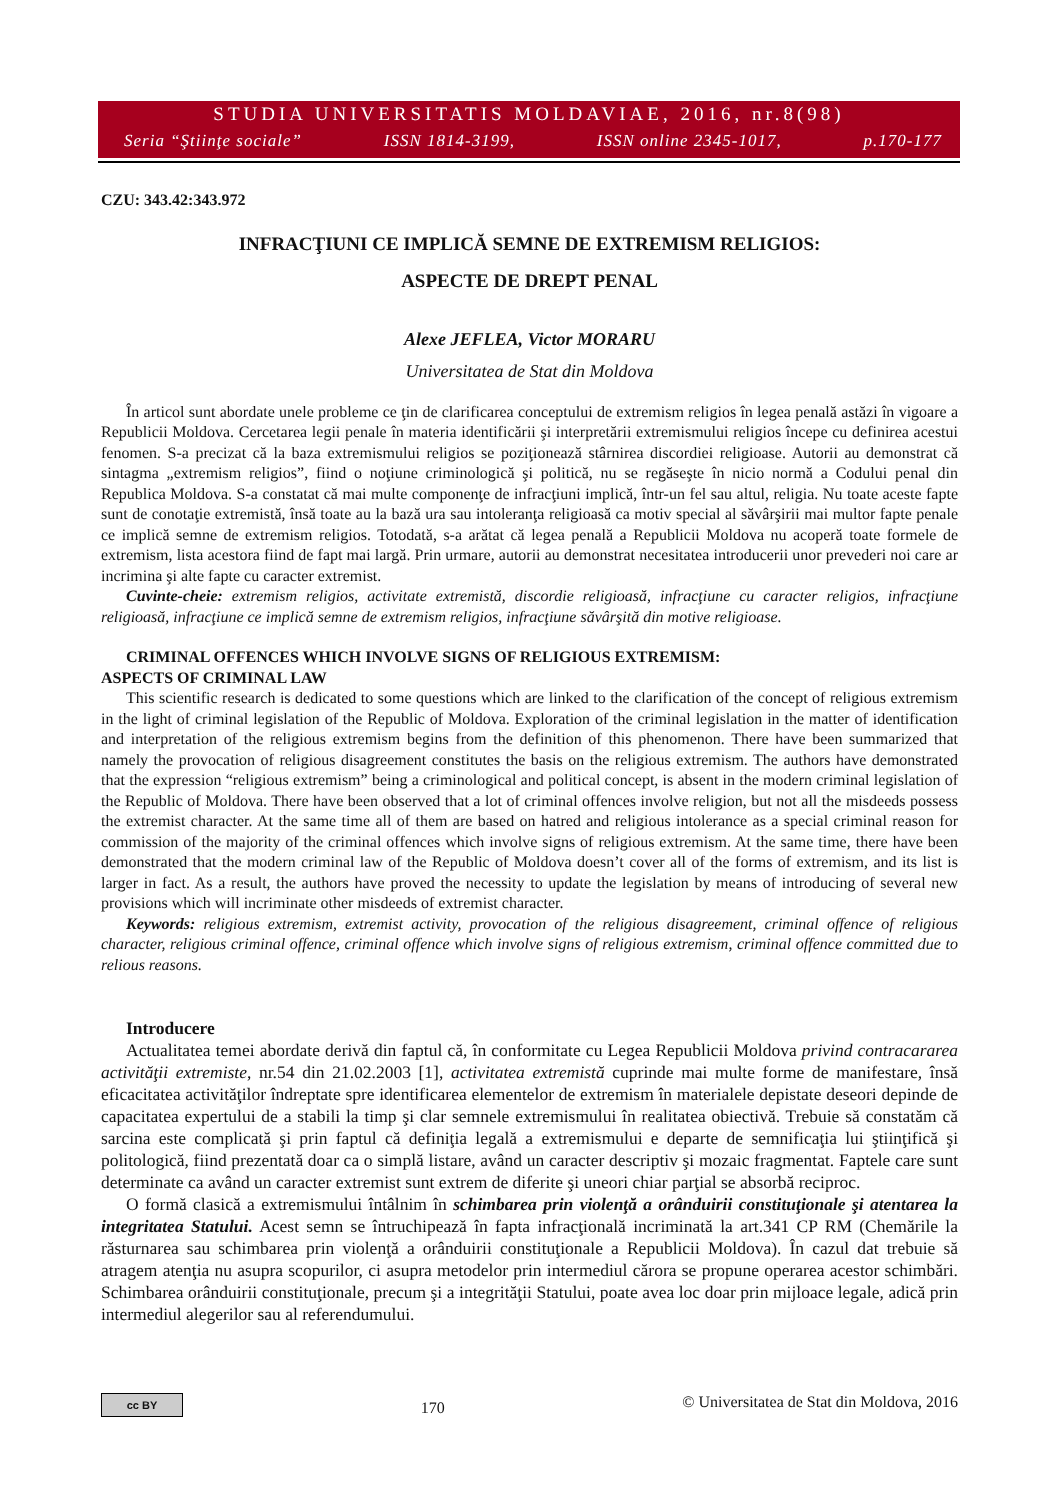STUDIA UNIVERSITATIS MOLDAVIAE, 2016, nr.8(98)
Seria “Ştiinţe sociale” ISSN 1814-3199, ISSN online 2345-1017, p.170-177
CZU: 343.42:343.972
INFRACŢIUNI CE IMPLICĂ SEMNE DE EXTREMISM RELIGIOS:
ASPECTE DE DREPT PENAL
Alexe JEFLEA, Victor MORARU
Universitatea de Stat din Moldova
În articol sunt abordate unele probleme ce ţin de clarificarea conceptului de extremism religios în legea penală astăzi în vigoare a Republicii Moldova. Cercetarea legii penale în materia identificării şi interpretării extremismului religios începe cu definirea acestui fenomen. S-a precizat că la baza extremismului religios se poziţionează stârnirea discordiei religioase. Autorii au demonstrat că sintagma „extremism religios”, fiind o noţiune criminologică şi politică, nu se regăseşte în nicio normă a Codului penal din Republica Moldova. S-a constatat că mai multe componenţe de infracţiuni implică, într-un fel sau altul, religia. Nu toate aceste fapte sunt de conotaţie extremistă, însă toate au la bază ura sau intoleranţa religioasă ca motiv special al săvârşirii mai multor fapte penale ce implică semne de extremism religios. Totodată, s-a arătat că legea penală a Republicii Moldova nu acoperă toate formele de extremism, lista acestora fiind de fapt mai largă. Prin urmare, autorii au demonstrat necesitatea introducerii unor prevederi noi care ar incrimina şi alte fapte cu caracter extremist.
Cuvinte-cheie: extremism religios, activitate extremistă, discordie religioasă, infracţiune cu caracter religios, infracţiune religioasă, infracţiune ce implică semne de extremism religios, infracţiune săvârşită din motive religioase.
CRIMINAL OFFENCES WHICH INVOLVE SIGNS OF RELIGIOUS EXTREMISM:
ASPECTS OF CRIMINAL LAW
This scientific research is dedicated to some questions which are linked to the clarification of the concept of religious extremism in the light of criminal legislation of the Republic of Moldova. Exploration of the criminal legislation in the matter of identification and interpretation of the religious extremism begins from the definition of this phenomenon. There have been summarized that namely the provocation of religious disagreement constitutes the basis on the religious extremism. The authors have demonstrated that the expression “religious extremism” being a criminological and political concept, is absent in the modern criminal legislation of the Republic of Moldova. There have been observed that a lot of criminal offences involve religion, but not all the misdeeds possess the extremist character. At the same time all of them are based on hatred and religious intolerance as a special criminal reason for commission of the majority of the criminal offences which involve signs of religious extremism. At the same time, there have been demonstrated that the modern criminal law of the Republic of Moldova doesn’t cover all of the forms of extremism, and its list is larger in fact. As a result, the authors have proved the necessity to update the legislation by means of introducing of several new provisions which will incriminate other misdeeds of extremist character.
Keywords: religious extremism, extremist activity, provocation of the religious disagreement, criminal offence of religious character, religious criminal offence, criminal offence which involve signs of religious extremism, criminal offence committed due to relious reasons.
Introducere
Actualitatea temei abordate derivă din faptul că, în conformitate cu Legea Republicii Moldova privind contracararea activităţii extremiste, nr.54 din 21.02.2003 [1], activitatea extremistă cuprinde mai multe forme de manifestare, însă eficacitatea activităţilor îndreptate spre identificarea elementelor de extremism în materialele depistate deseori depinde de capacitatea expertului de a stabili la timp şi clar semnele extremismului în realitatea obiectivă. Trebuie să constatăm că sarcina este complicată şi prin faptul că definiţia legală a extremismului e departe de semnificaţia lui ştiinţifică şi politologică, fiind prezentată doar ca o simplă listare, având un caracter descriptiv şi mozaic fragmentat. Faptele care sunt determinate ca având un caracter extremist sunt extrem de diferite şi uneori chiar parţial se absorbă reciproc.
O formă clasică a extremismului întâlnim în schimbarea prin violenţă a orânduirii constituţionale şi atentarea la integritatea Statului. Acest semn se întruchipează în fapta infracţională incriminată la art.341 CP RM (Chemările la răsturnarea sau schimbarea prin violenţă a orânduirii constituţionale a Republicii Moldova). În cazul dat trebuie să atragem atenţia nu asupra scopurilor, ci asupra metodelor prin intermediul cărora se propune operarea acestor schimbări. Schimbarea orânduirii constituţionale, precum şi a integrităţii Statului, poate avea loc doar prin mijloace legale, adică prin intermediul alegerilor sau al referendumului.
cc BY
170
© Universitatea de Stat din Moldova, 2016